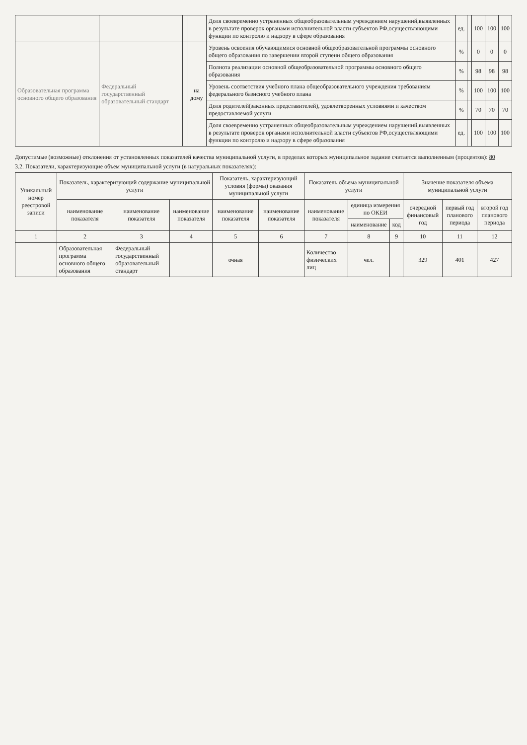| | | | | Доля своевременно устраненных общеобразовательным учреждением нарушений,выявленных в результате проверок органами исполнительной власти субъектов РФ,осуществляющими функции по контролю и надзору в сфере образования | ед. | | 100 | 100 | 100 |
| Образовательная программа основного общего образования | Федеральный государственный образовательный стандарт | | на дому | Уровень освоения обучающимися основной общеобразовательной программы основного общего образования по завершении второй ступени общего образования | % | | 0 | 0 | 0 |
| | | | | Полнота реализации основной общеобразовательной программы основного общего образования | % | | 98 | 98 | 98 |
| | | | | Уровень соответствия учебного плана общеобразовательного учреждения требованиям федерального базисного учебного плана | % | | 100 | 100 | 100 |
| | | | | Доля родителей(законных представителей), удовлетворенных условиями и качеством предоставляемой услуги | % | | 70 | 70 | 70 |
| | | | | Доля своевременно устраненных общеобразовательным учреждением нарушений,выявленных в результате проверок органами исполнительной власти субъектов РФ,осуществляющими функции по контролю и надзору в сфере образования | ед. | | 100 | 100 | 100 |
Допустимые (возможные) отклонения от установленных показателей качества муниципальной услуги, в пределах которых муниципальное задание считается выполненным (процентов): 80
3.2. Показатели, характеризующие объем муниципальной услуги (в натуральных показателях):
| Уникальный номер реестровой записи | Показатель, характеризующий содержание муниципальной услуги | | | Показатель, характеризующий условия (формы) оказания муниципальной услуги | | Показатель объема муниципальной услуги | | | Значение показателя объема муниципальной услуги | | |
| --- | --- | --- | --- | --- | --- | --- | --- | --- | --- | --- | --- |
| | наименование показателя | наименование показателя | наименование показателя | наименование показателя | наименование показателя | наименование показателя | единица измерения по ОКЕИ | | очередной финансовый год | первый год планового периода | второй год планового периода |
| | | | | | | | наименование | код | | | |
| 1 | 2 | 3 | 4 | 5 | 6 | 7 | 8 | 9 | 10 | 11 | 12 |
| | Образовательная программа основного общего образования | Федеральный государственный образовательный стандарт | | очная | | Количество физических лиц | чел. | | 329 | 401 | 427 |